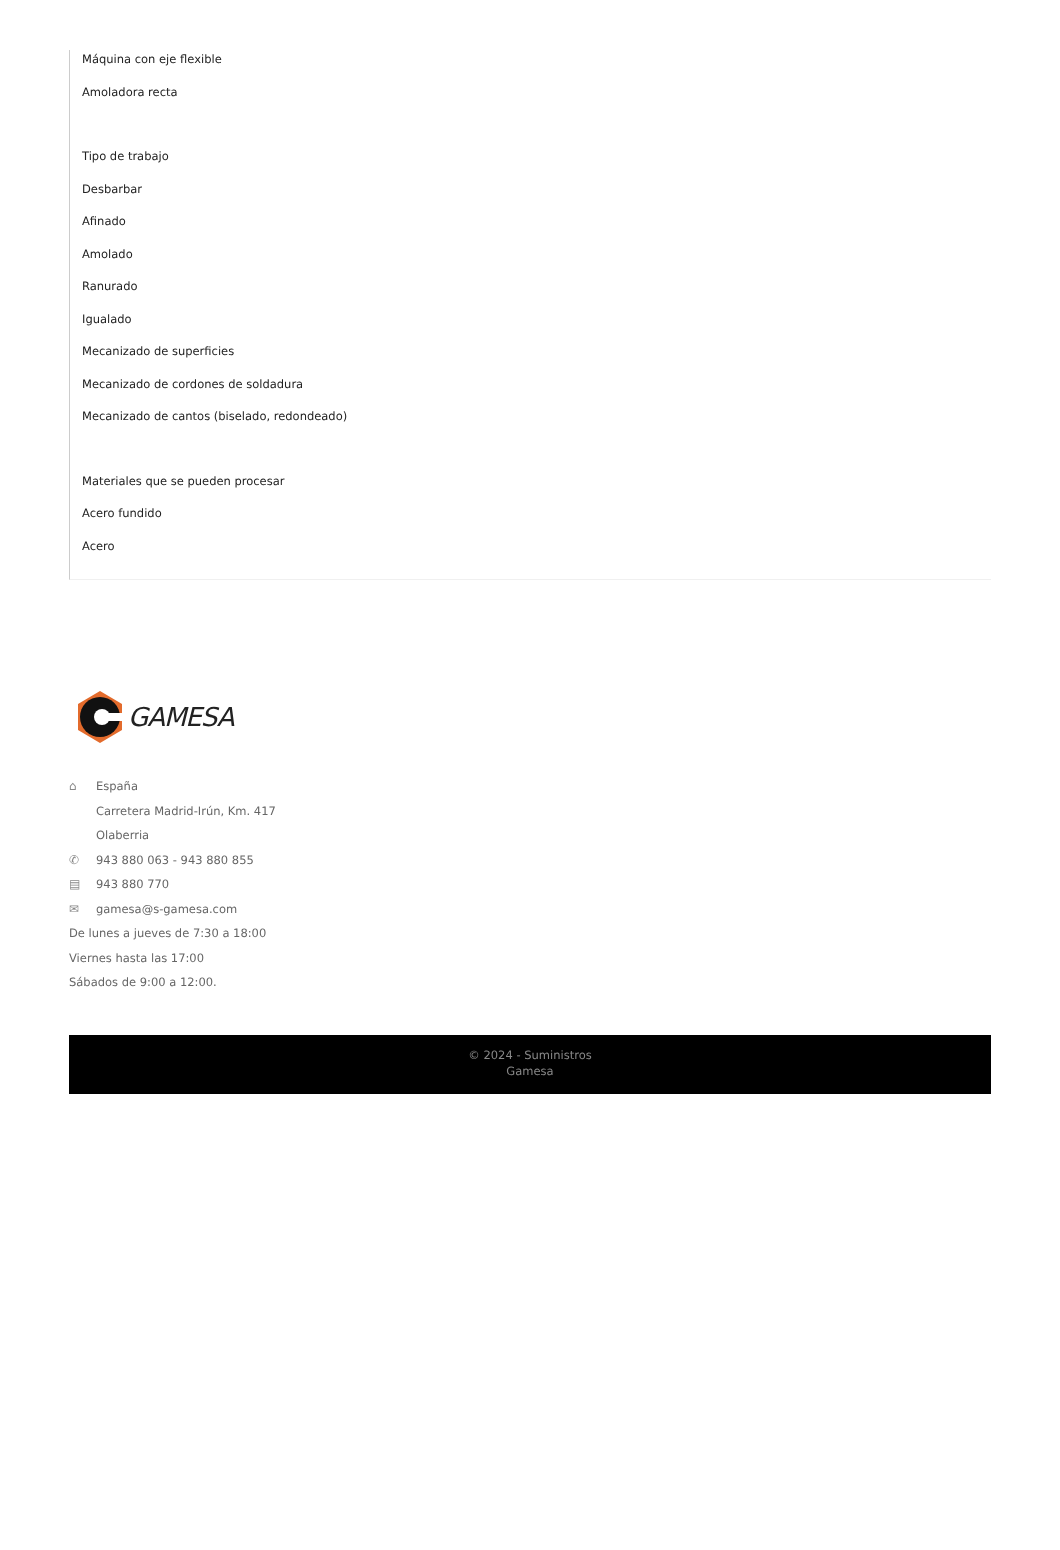Máquina con eje flexible
Amoladora recta
Tipo de trabajo
Desbarbar
Afinado
Amolado
Ranurado
Igualado
Mecanizado de superficies
Mecanizado de cordones de soldadura
Mecanizado de cantos (biselado, redondeado)
Materiales que se pueden procesar
Acero fundido
Acero
GAMESA
⌂ España
Carretera Madrid-Irún, Km. 417
Olaberria
✆ 943 880 063 - 943 880 855
▤ 943 880 770
✉ gamesa@s-gamesa.com
De lunes a jueves de 7:30 a 18:00
Viernes hasta las 17:00
Sábados de 9:00 a 12:00.
© 2024 - Suministros
Gamesa